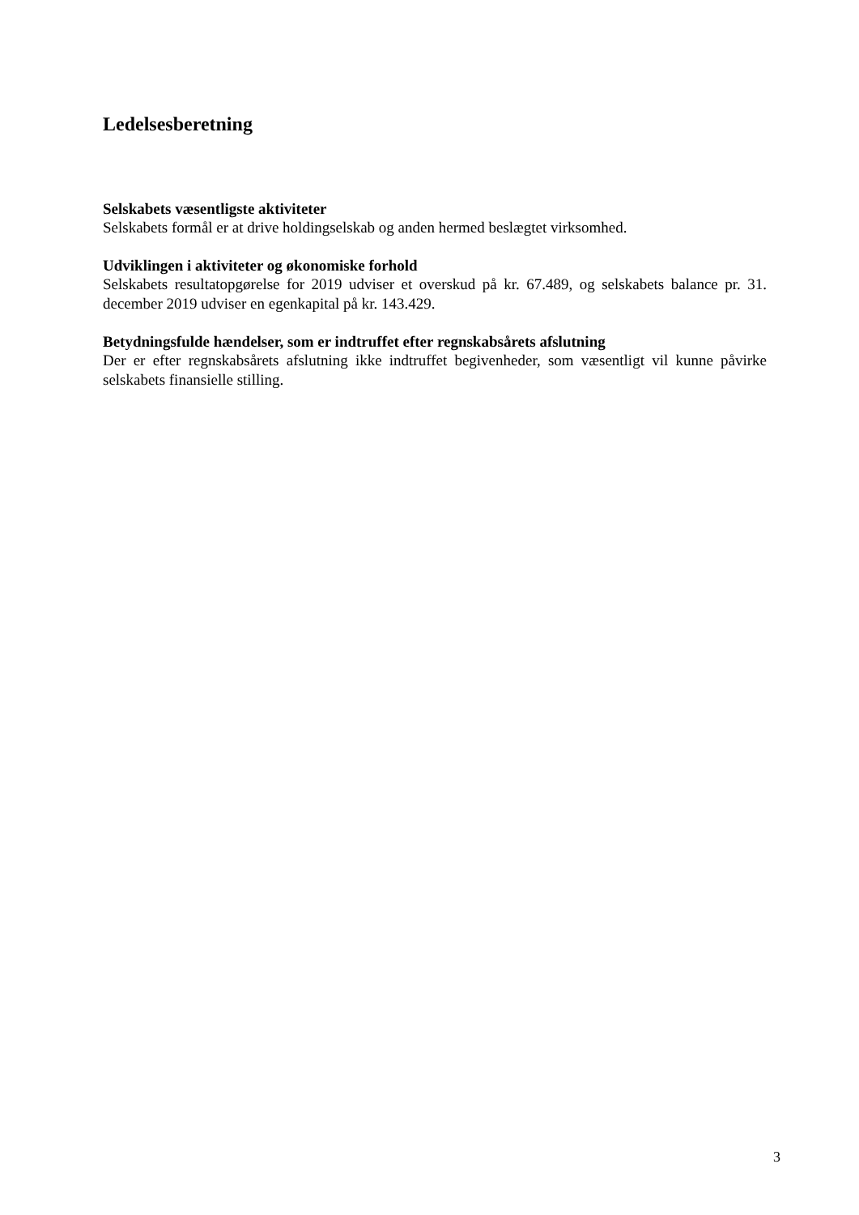Ledelsesberetning
Selskabets væsentligste aktiviteter
Selskabets formål er at drive holdingselskab og anden hermed beslægtet virksomhed.
Udviklingen i aktiviteter og økonomiske forhold
Selskabets resultatopgørelse for 2019 udviser et overskud på kr. 67.489, og selskabets balance pr. 31. december 2019 udviser en egenkapital på kr. 143.429.
Betydningsfulde hændelser, som er indtruffet efter regnskabsårets afslutning
Der er efter regnskabsårets afslutning ikke indtruffet begivenheder, som væsentligt vil kunne påvirke selskabets finansielle stilling.
3